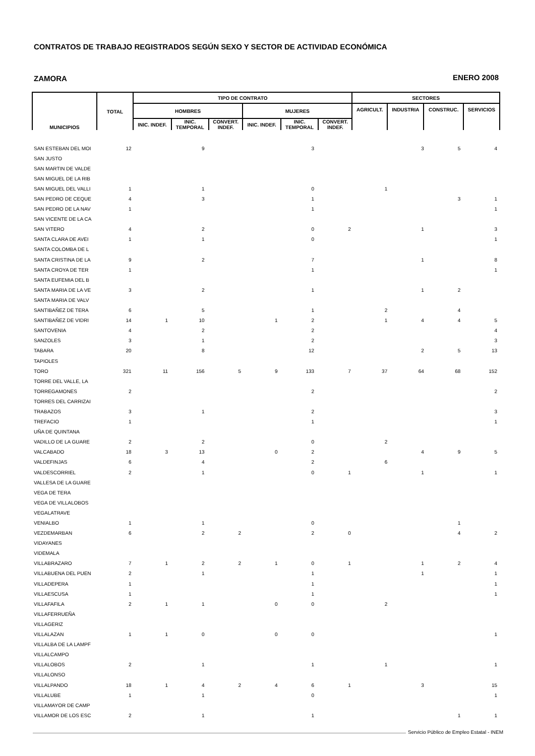CONTRATOS DE TRABAJO REGISTRADOS SEGÚN SEXO Y SECTOR DE ACTIVIDAD ECONÓMICA
ZAMORA ENERO 2008
| MUNICIPIOS | TOTAL | TIPO DE CONTRATO | | | | | | SECTORES | | | |
| --- | --- | --- | --- | --- | --- | --- | --- | --- | --- | --- | --- |
| | | HOMBRES | | | MUJERES | | | AGRICULT. | INDUSTRIA | CONSTRUC. | SERVICIOS |
| | | INIC. INDEF. | INIC. TEMPORAL | CONVERT. INDEF. | INIC. INDEF. | INIC. TEMPORAL | CONVERT. INDEF. | | | | |
| SAN ESTEBAN DEL MOI | 12 | | 9 | | | 3 | | | 3 | 5 | 4 |
| SAN JUSTO | | | | | | | | | | | |
| SAN MARTIN DE VALDE | | | | | | | | | | | |
| SAN MIGUEL DE LA RIB | | | | | | | | | | | |
| SAN MIGUEL DEL VALLI | 1 | | 1 | | | 0 | | 1 | | | |
| SAN PEDRO DE CEQUE | 4 | | 3 | | | 1 | | | | 3 | 1 |
| SAN PEDRO DE LA NAV | 1 | | | | | 1 | | | | | 1 |
| SAN VICENTE DE LA CA | | | | | | | | | | | |
| SAN VITERO | 4 | | 2 | | | 0 | 2 | | 1 | | 3 |
| SANTA CLARA DE AVEI | 1 | | 1 | | | 0 | | | | | 1 |
| SANTA COLOMBA DE L | | | | | | | | | | | |
| SANTA CRISTINA DE LA | 9 | | 2 | | | 7 | | | 1 | | 8 |
| SANTA CROYA DE TER | 1 | | | | | 1 | | | | | 1 |
| SANTA EUFEMIA DEL B | | | | | | | | | | | |
| SANTA MARIA DE LA VE | 3 | | 2 | | | 1 | | | 1 | 2 | |
| SANTA MARIA DE VALV | | | | | | | | | | | |
| SANTIBAÑEZ DE TERA | 6 | | 5 | | | 1 | | 2 | | 4 | |
| SANTIBAÑEZ DE VIDRI | 14 | 1 | 10 | | 1 | 2 | | 1 | 4 | 4 | 5 |
| SANTOVENIA | 4 | | 2 | | | 2 | | | | | 4 |
| SANZOLES | 3 | | 1 | | | 2 | | | | | 3 |
| TABARA | 20 | | 8 | | | 12 | | | 2 | 5 | 13 |
| TAPIOLES | | | | | | | | | | | |
| TORO | 321 | 11 | 156 | 5 | 9 | 133 | 7 | 37 | 64 | 68 | 152 |
| TORRE DEL VALLE, LA | | | | | | | | | | | |
| TORREGAMONES | 2 | | | | | 2 | | | | | 2 |
| TORRES DEL CARRIZAI | | | | | | | | | | | |
| TRABAZOS | 3 | | 1 | | | 2 | | | | | 3 |
| TREFACIO | 1 | | | | | 1 | | | | | 1 |
| UÑA DE QUINTANA | | | | | | | | | | | |
| VADILLO DE LA GUARE | 2 | | 2 | | | 0 | | 2 | | | |
| VALCABADO | 18 | 3 | 13 | | 0 | 2 | | | 4 | 9 | 5 |
| VALDEFINJAS | 6 | | 4 | | | 2 | | 6 | | | |
| VALDESCORRIEL | 2 | | 1 | | | 0 | 1 | | 1 | | 1 |
| VALLESA DE LA GUARE | | | | | | | | | | | |
| VEGA DE TERA | | | | | | | | | | | |
| VEGA DE VILLALOBOS | | | | | | | | | | | |
| VEGALATRAVE | | | | | | | | | | | |
| VENIALBO | 1 | | 1 | | | 0 | | | | 1 | |
| VEZDEMARBAN | 6 | | 2 | 2 | | 2 | 0 | | | 4 | 2 |
| VIDAYANES | | | | | | | | | | | |
| VIDEMALA | | | | | | | | | | | |
| VILLABRAZARO | 7 | 1 | 2 | 2 | 1 | 0 | 1 | | 1 | 2 | 4 |
| VILLABUENA DEL PUEN | 2 | | 1 | | | 1 | | | 1 | | 1 |
| VILLADEPERA | 1 | | | | | 1 | | | | | 1 |
| VILLAESCUSA | 1 | | | | | 1 | | | | | 1 |
| VILLAFAFILA | 2 | 1 | 1 | | 0 | 0 | | 2 | | | |
| VILLAFERRUEÑA | | | | | | | | | | | |
| VILLAGERIZ | | | | | | | | | | | |
| VILLALAZAN | 1 | 1 | 0 | | 0 | 0 | | | | | 1 |
| VILLALBA DE LA LAMPF | | | | | | | | | | | |
| VILLALCAMPO | | | | | | | | | | | |
| VILLALOBOS | 2 | | 1 | | | 1 | | 1 | | | 1 |
| VILLALONSO | | | | | | | | | | | |
| VILLALPANDO | 18 | 1 | 4 | 2 | 4 | 6 | 1 | | 3 | | 15 |
| VILLALUBE | 1 | | 1 | | | 0 | | | | | 1 |
| VILLAMAYOR DE CAMP | | | | | | | | | | | |
| VILLAMOR DE LOS ESC | 2 | | 1 | | | 1 | | | | 1 | 1 |
Servicio Público de Empleo Estatal - INEM